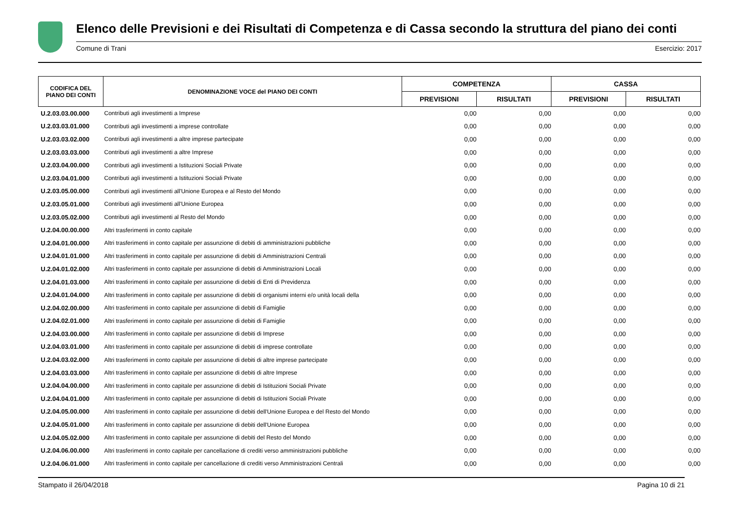Elenco delle Previsioni e dei Risultati di Competenza e di Cassa secondo la struttura del piano dei conti
Comune di Trani Esercizio: 2017
| CODIFICA DEL PIANO DEI CONTI | DENOMINAZIONE VOCE del PIANO DEI CONTI | COMPETENZA | | CASSA | |
| --- | --- | --- | --- | --- | --- |
| | | PREVISIONI | RISULTATI | PREVISIONI | RISULTATI |
| U.2.03.03.00.000 | Contributi agli investimenti a Imprese | 0,00 | 0,00 | 0,00 | 0,00 |
| U.2.03.03.01.000 | Contributi agli investimenti a imprese controllate | 0,00 | 0,00 | 0,00 | 0,00 |
| U.2.03.03.02.000 | Contributi agli investimenti a altre imprese partecipate | 0,00 | 0,00 | 0,00 | 0,00 |
| U.2.03.03.03.000 | Contributi agli investimenti a altre Imprese | 0,00 | 0,00 | 0,00 | 0,00 |
| U.2.03.04.00.000 | Contributi agli investimenti a Istituzioni Sociali Private | 0,00 | 0,00 | 0,00 | 0,00 |
| U.2.03.04.01.000 | Contributi agli investimenti a Istituzioni Sociali Private | 0,00 | 0,00 | 0,00 | 0,00 |
| U.2.03.05.00.000 | Contributi agli investimenti all'Unione Europea e al Resto del Mondo | 0,00 | 0,00 | 0,00 | 0,00 |
| U.2.03.05.01.000 | Contributi agli investimenti all'Unione Europea | 0,00 | 0,00 | 0,00 | 0,00 |
| U.2.03.05.02.000 | Contributi agli investimenti al Resto del Mondo | 0,00 | 0,00 | 0,00 | 0,00 |
| U.2.04.00.00.000 | Altri trasferimenti in conto capitale | 0,00 | 0,00 | 0,00 | 0,00 |
| U.2.04.01.00.000 | Altri trasferimenti in conto capitale per assunzione di debiti di amministrazioni pubbliche | 0,00 | 0,00 | 0,00 | 0,00 |
| U.2.04.01.01.000 | Altri trasferimenti in conto capitale per assunzione di debiti di Amministrazioni Centrali | 0,00 | 0,00 | 0,00 | 0,00 |
| U.2.04.01.02.000 | Altri trasferimenti in conto capitale per assunzione di debiti di Amministrazioni Locali | 0,00 | 0,00 | 0,00 | 0,00 |
| U.2.04.01.03.000 | Altri trasferimenti in conto capitale per assunzione di debiti di Enti di Previdenza | 0,00 | 0,00 | 0,00 | 0,00 |
| U.2.04.01.04.000 | Altri trasferimenti in conto capitale per assunzione di debiti di organismi interni e/o unità locali della | 0,00 | 0,00 | 0,00 | 0,00 |
| U.2.04.02.00.000 | Altri trasferimenti in conto capitale per assunzione di debiti di Famiglie | 0,00 | 0,00 | 0,00 | 0,00 |
| U.2.04.02.01.000 | Altri trasferimenti in conto capitale per assunzione di debiti di Famiglie | 0,00 | 0,00 | 0,00 | 0,00 |
| U.2.04.03.00.000 | Altri trasferimenti in conto capitale per assunzione di debiti di Imprese | 0,00 | 0,00 | 0,00 | 0,00 |
| U.2.04.03.01.000 | Altri trasferimenti in conto capitale per assunzione di debiti di imprese controllate | 0,00 | 0,00 | 0,00 | 0,00 |
| U.2.04.03.02.000 | Altri trasferimenti in conto capitale per assunzione di debiti di altre imprese partecipate | 0,00 | 0,00 | 0,00 | 0,00 |
| U.2.04.03.03.000 | Altri trasferimenti in conto capitale per assunzione di debiti di altre Imprese | 0,00 | 0,00 | 0,00 | 0,00 |
| U.2.04.04.00.000 | Altri trasferimenti in conto capitale per assunzione di debiti di Istituzioni Sociali Private | 0,00 | 0,00 | 0,00 | 0,00 |
| U.2.04.04.01.000 | Altri trasferimenti in conto capitale per assunzione di debiti di Istituzioni Sociali Private | 0,00 | 0,00 | 0,00 | 0,00 |
| U.2.04.05.00.000 | Altri trasferimenti in conto capitale per assunzione di debiti dell'Unione Europea e del Resto del Mondo | 0,00 | 0,00 | 0,00 | 0,00 |
| U.2.04.05.01.000 | Altri trasferimenti in conto capitale per assunzione di debiti dell'Unione Europea | 0,00 | 0,00 | 0,00 | 0,00 |
| U.2.04.05.02.000 | Altri trasferimenti in conto capitale per assunzione di debiti del Resto del Mondo | 0,00 | 0,00 | 0,00 | 0,00 |
| U.2.04.06.00.000 | Altri trasferimenti in conto capitale per cancellazione di crediti verso amministrazioni pubbliche | 0,00 | 0,00 | 0,00 | 0,00 |
| U.2.04.06.01.000 | Altri trasferimenti in conto capitale per cancellazione di crediti verso Amministrazioni Centrali | 0,00 | 0,00 | 0,00 | 0,00 |
Stampato il 26/04/2018 Pagina 10 di 21